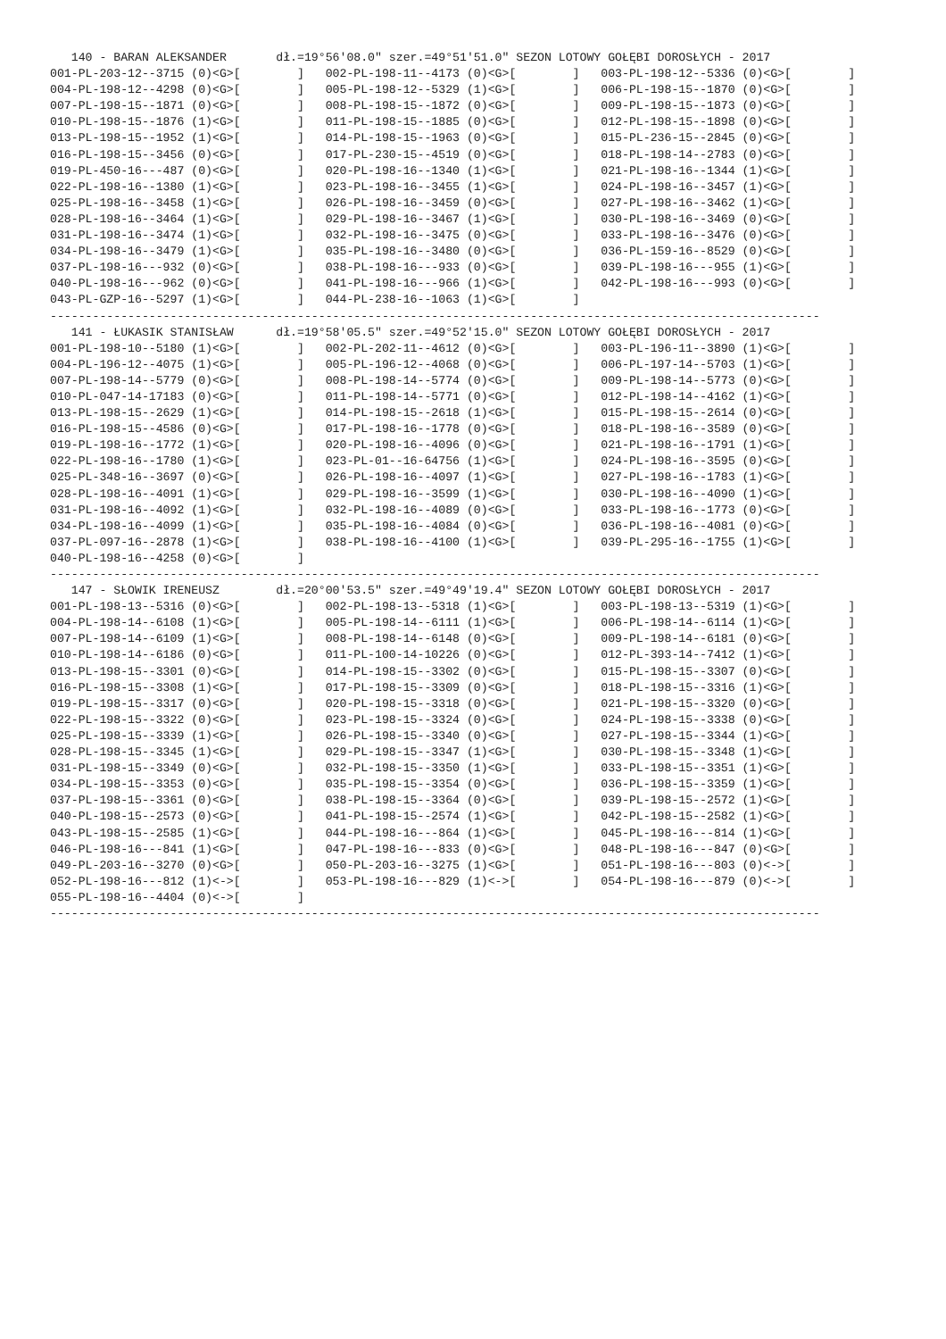140 - BARAN ALEKSANDER       dł.=19°56'08.0" szer.=49°51'51.0" SEZON LOTOWY GOŁĘBI DOROSŁYCH - 2017
001-PL-203-12--3715 (0)<G>[        ]   002-PL-198-11--4173 (0)<G>[        ]   003-PL-198-12--5336 (0)<G>[        ]
004-PL-198-12--4298 (0)<G>[        ]   005-PL-198-12--5329 (1)<G>[        ]   006-PL-198-15--1870 (0)<G>[        ]
007-PL-198-15--1871 (0)<G>[        ]   008-PL-198-15--1872 (0)<G>[        ]   009-PL-198-15--1873 (0)<G>[        ]
010-PL-198-15--1876 (1)<G>[        ]   011-PL-198-15--1885 (0)<G>[        ]   012-PL-198-15--1898 (0)<G>[        ]
013-PL-198-15--1952 (1)<G>[        ]   014-PL-198-15--1963 (0)<G>[        ]   015-PL-236-15--2845 (0)<G>[        ]
016-PL-198-15--3456 (0)<G>[        ]   017-PL-230-15--4519 (0)<G>[        ]   018-PL-198-14--2783 (0)<G>[        ]
019-PL-450-16---487 (0)<G>[        ]   020-PL-198-16--1340 (1)<G>[        ]   021-PL-198-16--1344 (1)<G>[        ]
022-PL-198-16--1380 (1)<G>[        ]   023-PL-198-16--3455 (1)<G>[        ]   024-PL-198-16--3457 (1)<G>[        ]
025-PL-198-16--3458 (1)<G>[        ]   026-PL-198-16--3459 (0)<G>[        ]   027-PL-198-16--3462 (1)<G>[        ]
028-PL-198-16--3464 (1)<G>[        ]   029-PL-198-16--3467 (1)<G>[        ]   030-PL-198-16--3469 (0)<G>[        ]
031-PL-198-16--3474 (1)<G>[        ]   032-PL-198-16--3475 (0)<G>[        ]   033-PL-198-16--3476 (0)<G>[        ]
034-PL-198-16--3479 (1)<G>[        ]   035-PL-198-16--3480 (0)<G>[        ]   036-PL-159-16--8529 (0)<G>[        ]
037-PL-198-16---932 (0)<G>[        ]   038-PL-198-16---933 (0)<G>[        ]   039-PL-198-16---955 (1)<G>[        ]
040-PL-198-16---962 (0)<G>[        ]   041-PL-198-16---966 (1)<G>[        ]   042-PL-198-16---993 (0)<G>[        ]
043-PL-GZP-16--5297 (1)<G>[        ]   044-PL-238-16--1063 (1)<G>[        ]
-------------------------------------------------------------------------------------------------------------
   141 - ŁUKASIK STANISŁAW      dł.=19°58'05.5" szer.=49°52'15.0" SEZON LOTOWY GOŁĘBI DOROSŁYCH - 2017
001-PL-198-10--5180 (1)<G>[        ]   002-PL-202-11--4612 (0)<G>[        ]   003-PL-196-11--3890 (1)<G>[        ]
004-PL-196-12--4075 (1)<G>[        ]   005-PL-196-12--4068 (0)<G>[        ]   006-PL-197-14--5703 (1)<G>[        ]
007-PL-198-14--5779 (0)<G>[        ]   008-PL-198-14--5774 (0)<G>[        ]   009-PL-198-14--5773 (0)<G>[        ]
010-PL-047-14-17183 (0)<G>[        ]   011-PL-198-14--5771 (0)<G>[        ]   012-PL-198-14--4162 (1)<G>[        ]
013-PL-198-15--2629 (1)<G>[        ]   014-PL-198-15--2618 (1)<G>[        ]   015-PL-198-15--2614 (0)<G>[        ]
016-PL-198-15--4586 (0)<G>[        ]   017-PL-198-16--1778 (0)<G>[        ]   018-PL-198-16--3589 (0)<G>[        ]
019-PL-198-16--1772 (1)<G>[        ]   020-PL-198-16--4096 (0)<G>[        ]   021-PL-198-16--1791 (1)<G>[        ]
022-PL-198-16--1780 (1)<G>[        ]   023-PL-01--16-64756 (1)<G>[        ]   024-PL-198-16--3595 (0)<G>[        ]
025-PL-348-16--3697 (0)<G>[        ]   026-PL-198-16--4097 (1)<G>[        ]   027-PL-198-16--1783 (1)<G>[        ]
028-PL-198-16--4091 (1)<G>[        ]   029-PL-198-16--3599 (1)<G>[        ]   030-PL-198-16--4090 (1)<G>[        ]
031-PL-198-16--4092 (1)<G>[        ]   032-PL-198-16--4089 (0)<G>[        ]   033-PL-198-16--1773 (0)<G>[        ]
034-PL-198-16--4099 (1)<G>[        ]   035-PL-198-16--4084 (0)<G>[        ]   036-PL-198-16--4081 (0)<G>[        ]
037-PL-097-16--2878 (1)<G>[        ]   038-PL-198-16--4100 (1)<G>[        ]   039-PL-295-16--1755 (1)<G>[        ]
040-PL-198-16--4258 (0)<G>[        ]
-------------------------------------------------------------------------------------------------------------
   147 - SŁOWIK IRENEUSZ        dł.=20°00'53.5" szer.=49°49'19.4" SEZON LOTOWY GOŁĘBI DOROSŁYCH - 2017
001-PL-198-13--5316 (0)<G>[        ]   002-PL-198-13--5318 (1)<G>[        ]   003-PL-198-13--5319 (1)<G>[        ]
004-PL-198-14--6108 (1)<G>[        ]   005-PL-198-14--6111 (1)<G>[        ]   006-PL-198-14--6114 (1)<G>[        ]
007-PL-198-14--6109 (1)<G>[        ]   008-PL-198-14--6148 (0)<G>[        ]   009-PL-198-14--6181 (0)<G>[        ]
010-PL-198-14--6186 (0)<G>[        ]   011-PL-100-14-10226 (0)<G>[        ]   012-PL-393-14--7412 (1)<G>[        ]
013-PL-198-15--3301 (0)<G>[        ]   014-PL-198-15--3302 (0)<G>[        ]   015-PL-198-15--3307 (0)<G>[        ]
016-PL-198-15--3308 (1)<G>[        ]   017-PL-198-15--3309 (0)<G>[        ]   018-PL-198-15--3316 (1)<G>[        ]
019-PL-198-15--3317 (0)<G>[        ]   020-PL-198-15--3318 (0)<G>[        ]   021-PL-198-15--3320 (0)<G>[        ]
022-PL-198-15--3322 (0)<G>[        ]   023-PL-198-15--3324 (0)<G>[        ]   024-PL-198-15--3338 (0)<G>[        ]
025-PL-198-15--3339 (1)<G>[        ]   026-PL-198-15--3340 (0)<G>[        ]   027-PL-198-15--3344 (1)<G>[        ]
028-PL-198-15--3345 (1)<G>[        ]   029-PL-198-15--3347 (1)<G>[        ]   030-PL-198-15--3348 (1)<G>[        ]
031-PL-198-15--3349 (0)<G>[        ]   032-PL-198-15--3350 (1)<G>[        ]   033-PL-198-15--3351 (1)<G>[        ]
034-PL-198-15--3353 (0)<G>[        ]   035-PL-198-15--3354 (0)<G>[        ]   036-PL-198-15--3359 (1)<G>[        ]
037-PL-198-15--3361 (0)<G>[        ]   038-PL-198-15--3364 (0)<G>[        ]   039-PL-198-15--2572 (1)<G>[        ]
040-PL-198-15--2573 (0)<G>[        ]   041-PL-198-15--2574 (1)<G>[        ]   042-PL-198-15--2582 (1)<G>[        ]
043-PL-198-15--2585 (1)<G>[        ]   044-PL-198-16---864 (1)<G>[        ]   045-PL-198-16---814 (1)<G>[        ]
046-PL-198-16---841 (1)<G>[        ]   047-PL-198-16---833 (0)<G>[        ]   048-PL-198-16---847 (0)<G>[        ]
049-PL-203-16--3270 (0)<G>[        ]   050-PL-203-16--3275 (1)<G>[        ]   051-PL-198-16---803 (0)<->[        ]
052-PL-198-16---812 (1)<->[        ]   053-PL-198-16---829 (1)<->[        ]   054-PL-198-16---879 (0)<->[        ]
055-PL-198-16--4404 (0)<->[        ]
-------------------------------------------------------------------------------------------------------------